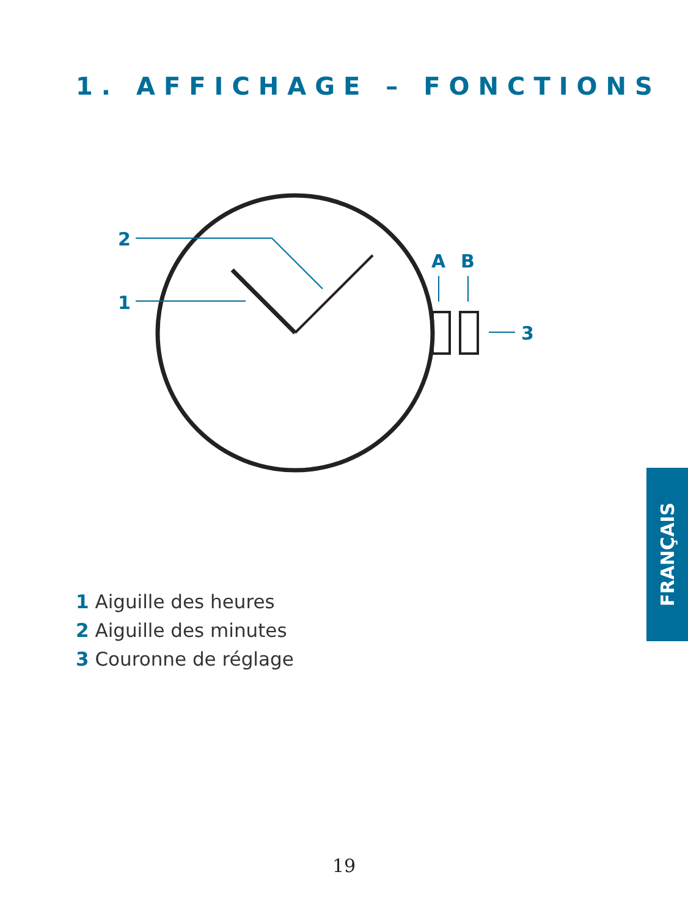1. AFFICHAGE – FONCTIONS
2
1
A
B
3
1 Aiguille des heures
2 Aiguille des minutes
3 Couronne de réglage
FRANÇAIS
19